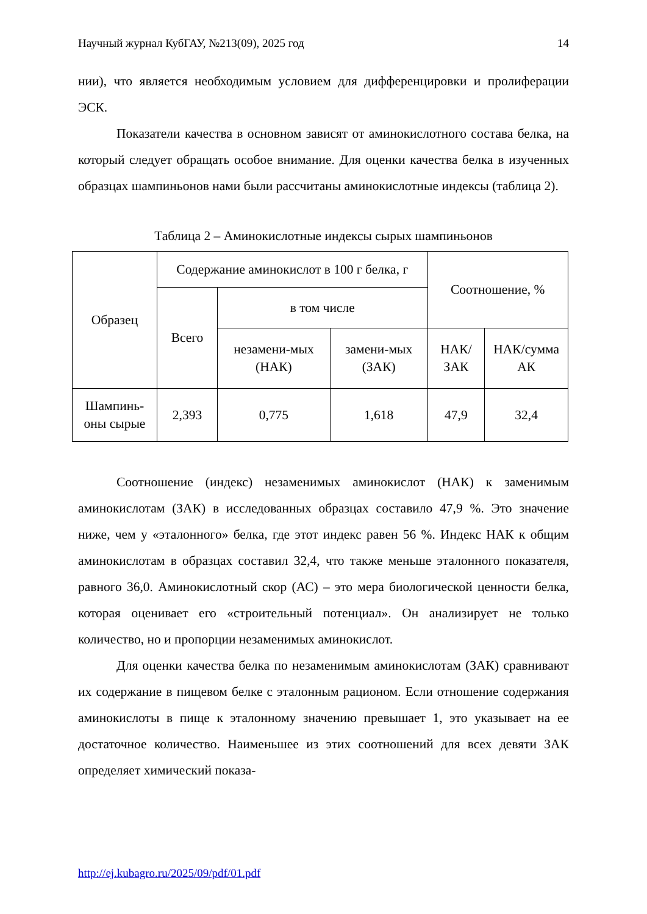Научный журнал КубГАУ, №213(09), 2025 год 14
нии), что является необходимым условием для дифференцировки и пролиферации ЭСК.
Показатели качества в основном зависят от аминокислотного состава белка, на который следует обращать особое внимание. Для оценки качества белка в изученных образцах шампиньонов нами были рассчитаны аминокислотные индексы (таблица 2).
Таблица 2 – Аминокислотные индексы сырых шампиньонов
| Образец | Содержание аминокислот в 100 г белка, г | | | Соотношение, % | |
| --- | --- | --- | --- | --- | --- |
| | Всего | в том числе | | | |
| | | незамени-мых (НАК) | замени-мых (ЗАК) | НАК/ЗАК | НАК/сумма АК |
| Шампинь-оны сырые | 2,393 | 0,775 | 1,618 | 47,9 | 32,4 |
Соотношение (индекс) незаменимых аминокислот (НАК) к заменимым аминокислотам (ЗАК) в исследованных образцах составило 47,9 %. Это значение ниже, чем у «эталонного» белка, где этот индекс равен 56 %. Индекс НАК к общим аминокислотам в образцах составил 32,4, что также меньше эталонного показателя, равного 36,0. Аминокислотный скор (АС) – это мера биологической ценности белка, которая оценивает его «строительный потенциал». Он анализирует не только количество, но и пропорции незаменимых аминокислот.
Для оценки качества белка по незаменимым аминокислотам (ЗАК) сравнивают их содержание в пищевом белке с эталонным рационом. Если отношение содержания аминокислоты в пище к эталонному значению превышает 1, это указывает на ее достаточное количество. Наименьшее из этих соотношений для всех девяти ЗАК определяет химический показа-
http://ej.kubagro.ru/2025/09/pdf/01.pdf